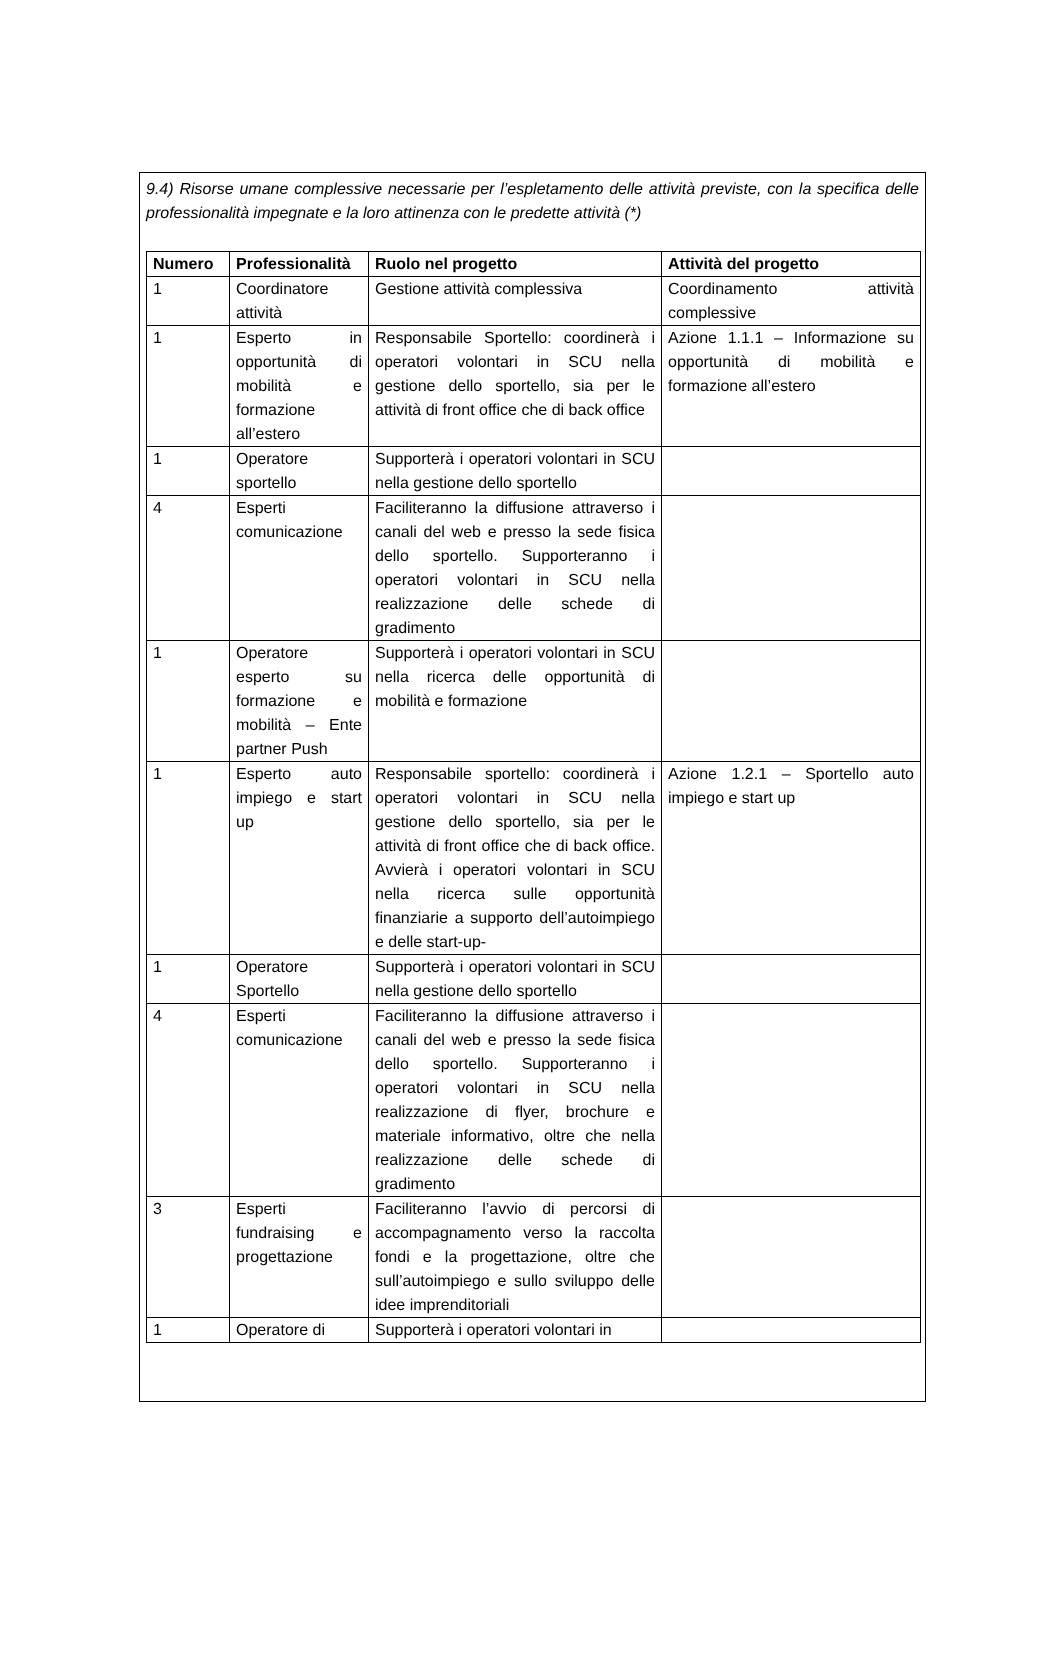9.4) Risorse umane complessive necessarie per l’espletamento delle attività previste, con la specifica delle professionalità impegnate e la loro attinenza con le predette attività (*)
| Numero | Professionalità | Ruolo nel progetto | Attività del progetto |
| --- | --- | --- | --- |
| 1 | Coordinatore attività | Gestione attività complessiva | Coordinamento attività complessive |
| 1 | Esperto in opportunità di mobilità e formazione all’estero | Responsabile Sportello: coordinerà i operatori volontari in SCU nella gestione dello sportello, sia per le attività di front office che di back office | Azione 1.1.1 – Informazione su opportunità di mobilità e formazione all’estero |
| 1 | Operatore sportello | Supporterà i operatori volontari in SCU nella gestione dello sportello | |
| 4 | Esperti comunicazione | Faciliteranno la diffusione attraverso i canali del web e presso la sede fisica dello sportello. Supporteranno i operatori volontari in SCU nella realizzazione delle schede di gradimento | |
| 1 | Operatore esperto su formazione e mobilità – Ente partner Push | Supporterà i operatori volontari in SCU nella ricerca delle opportunità di mobilità e formazione | |
| 1 | Esperto auto impiego e start up | Responsabile sportello: coordinerà i operatori volontari in SCU nella gestione dello sportello, sia per le attività di front office che di back office. Avvierà i operatori volontari in SCU nella ricerca sulle opportunità finanziarie a supporto dell’autoimpiego e delle start-up- | Azione 1.2.1 – Sportello auto impiego e start up |
| 1 | Operatore Sportello | Supporterà i operatori volontari in SCU nella gestione dello sportello | |
| 4 | Esperti comunicazione | Faciliteranno la diffusione attraverso i canali del web e presso la sede fisica dello sportello. Supporteranno i operatori volontari in SCU nella realizzazione di flyer, brochure e materiale informativo, oltre che nella realizzazione delle schede di gradimento | |
| 3 | Esperti fundraising e progettazione | Faciliteranno l’avvio di percorsi di accompagnamento verso la raccolta fondi e la progettazione, oltre che sull’autoimpiego e sullo sviluppo delle idee imprenditoriali | |
| 1 | Operatore di | Supporterà i operatori volontari in | |